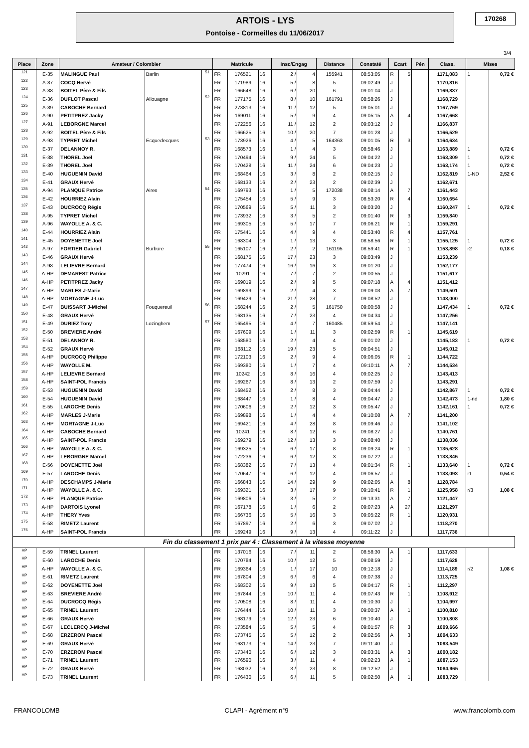ARTOIS - LYS
Pontoise - Cormeilles du 11/06/2017
170268
3/4
| Place | Zone | Amateur / Colombier | | | Matricule | | | Insc/Engag | | Distance | Constaté | Ecart | | Pén | Class. | Mises | |
| --- | --- | --- | --- | --- | --- | --- | --- | --- | --- | --- | --- | --- | --- | --- | --- | --- | --- |
| 121 | E-35 | MALINGUE Paul | Barlin | 51 | FR | 176521 | 16 | 2 / | 4 | 155941 | 08:53:05 | R | 5 | | 1171,083 | 1 | 0,72 € |
| 122 | A-87 | COCQ Hervé | | | FR | 171989 | 16 | 5 / | 8 | 5 | 09:02:49 | J | | | 1170,816 | | |
| 123 | A-88 | BOITEL Père & Fils | | | FR | 166648 | 16 | 6 / | 20 | 6 | 09:01:04 | J | | | 1169,837 | | |
| 124 | E-36 | DUFLOT Pascal | Allouagne | 52 | FR | 177175 | 16 | 8 / | 10 | 161791 | 08:58:26 | J | | | 1168,729 | | |
| 125 | A-89 | CABOCHE Bernard | | | FR | 273813 | 16 | 11 / | 12 | 5 | 09:05:01 | J | | | 1167,769 | | |
| 126 | A-90 | PETITPREZ Jacky | | | FR | 169011 | 16 | 5 / | 9 | 4 | 09:05:15 | A | 4 | | 1167,668 | | |
| 127 | A-91 | LEBORGNE Marcel | | | FR | 172256 | 16 | 11 / | 12 | 2 | 09:03:12 | J | | | 1166,837 | | |
| 128 | A-92 | BOITEL Père & Fils | | | FR | 166625 | 16 | 10 / | 20 | 7 | 09:01:28 | J | | | 1166,529 | | |
| 129 | A-93 | TYPRET Michel | Ecquedecques | 53 | FR | 173926 | 16 | 4 / | 5 | 164363 | 09:01:05 | R | 3 | | 1164,634 | | |
| 130 | E-37 | DELANNOY R. | | | FR | 168573 | 16 | 1 / | 4 | 3 | 08:58:46 | J | | | 1163,889 | 1 | 0,72 € |
| 131 | E-38 | THOREL Joël | | | FR | 170494 | 16 | 9 / | 24 | 5 | 09:04:22 | J | | | 1163,309 | 1 | 0,72 € |
| 132 | E-39 | THOREL Joël | | | FR | 170428 | 16 | 11 / | 24 | 6 | 09:04:23 | J | | | 1163,174 | 1 | 0,72 € |
| 133 | E-40 | HUGUENIN David | | | FR | 168464 | 16 | 3 / | 8 | 2 | 09:02:15 | J | | | 1162,819 | 1-ND | 2,52 € |
| 134 | E-41 | GRAUX Hervé | | | FR | 168133 | 16 | 2 / | 23 | 2 | 09:02:39 | J | | | 1162,671 | | |
| 135 | A-94 | PLANQUE Patrice | Aires | 54 | FR | 169793 | 16 | 1 / | 5 | 172038 | 09:08:14 | A | 7 | | 1161,443 | | |
| 136 | E-42 | HOURRIEZ Alain | | | FR | 175454 | 16 | 5 / | 9 | 3 | 08:53:20 | R | 4 | | 1160,654 | | |
| 137 | E-43 | DUCROCQ Régis | | | FR | 170569 | 16 | 5 / | 11 | 3 | 09:03:20 | J | | | 1160,247 | 1 | 0,72 € |
| 138 | A-95 | TYPRET Michel | | | FR | 173932 | 16 | 3 / | 5 | 2 | 09:01:40 | R | 3 | | 1159,840 | | |
| 139 | A-96 | WAYOLLE A. & C. | | | FR | 169305 | 16 | 5 / | 17 | 7 | 09:06:21 | R | 1 | | 1159,291 | | |
| 140 | E-44 | HOURRIEZ Alain | | | FR | 175441 | 16 | 4 / | 9 | 4 | 08:53:40 | R | 4 | | 1157,761 | | |
| 141 | E-45 | DOYENETTE Joël | | | FR | 168304 | 16 | 1 / | 13 | 3 | 08:58:56 | R | 1 | | 1155,125 | 1 | 0,72 € |
| 142 | A-97 | FORTIER Gabriel | Burbure | 55 | FR | 165107 | 16 | 2 / | 2 | 161195 | 08:59:41 | R | 1 | | 1153,898 | r2 | 0,18 € |
| 143 | E-46 | GRAUX Hervé | | | FR | 168175 | 16 | 17 / | 23 | 3 | 09:03:49 | J | | | 1153,239 | | |
| 144 | A-98 | LELIEVRE Bernard | | | FR | 177474 | 16 | 16 / | 16 | 3 | 09:01:20 | J | | | 1152,177 | | |
| 145 | A-HP | DEMAREST Patrice | | | FR | 10291 | 16 | 7 / | 7 | 2 | 09:00:55 | J | | | 1151,617 | | |
| 146 | A-HP | PETITPREZ Jacky | | | FR | 169019 | 16 | 2 / | 9 | 5 | 09:07:18 | A | 4 | | 1151,412 | | |
| 147 | A-HP | MARLES J-Marie | | | FR | 169899 | 16 | 2 / | 4 | 3 | 09:09:03 | A | 7 | | 1149,501 | | |
| 148 | A-HP | MORTAGNE J-Luc | | | FR | 169429 | 16 | 21 / | 28 | 7 | 09:08:52 | J | | | 1148,000 | | |
| 149 | E-47 | BUISSART J-Michel | Fouquereuil | 56 | FR | 168244 | 16 | 2 / | 5 | 161750 | 09:00:58 | J | | | 1147,434 | 1 | 0,72 € |
| 150 | E-48 | GRAUX Hervé | | | FR | 168135 | 16 | 7 / | 23 | 4 | 09:04:34 | J | | | 1147,256 | | |
| 151 | E-49 | DURIEZ Tony | Lozinghem | 57 | FR | 165495 | 16 | 4 / | 7 | 160485 | 08:59:54 | J | | | 1147,141 | | |
| 152 | E-50 | BREVIERE André | | | FR | 167609 | 16 | 1 / | 11 | 3 | 09:02:59 | R | 1 | | 1145,619 | | |
| 153 | E-51 | DELANNOY R. | | | FR | 168580 | 16 | 2 / | 4 | 4 | 09:01:02 | J | | | 1145,183 | 1 | 0,72 € |
| 154 | E-52 | GRAUX Hervé | | | FR | 168112 | 16 | 19 / | 23 | 5 | 09:04:51 | J | | | 1145,012 | | |
| 155 | A-HP | DUCROCQ Philippe | | | FR | 172103 | 16 | 2 / | 9 | 4 | 09:06:05 | R | 1 | | 1144,722 | | |
| 156 | A-HP | WAYOLLE M. | | | FR | 169380 | 16 | 1 / | 7 | 4 | 09:10:11 | A | 7 | | 1144,534 | | |
| 157 | A-HP | LELIEVRE Bernard | | | FR | 10242 | 16 | 8 / | 16 | 4 | 09:02:25 | J | | | 1143,413 | | |
| 158 | A-HP | SAINT-POL Francis | | | FR | 169267 | 16 | 8 / | 13 | 2 | 09:07:59 | J | | | 1143,291 | | |
| 159 | E-53 | HUGUENIN David | | | FR | 168452 | 16 | 2 / | 8 | 3 | 09:04:44 | J | | | 1142,867 | 1 | 0,72 € |
| 160 | E-54 | HUGUENIN David | | | FR | 168447 | 16 | 1 / | 8 | 4 | 09:04:47 | J | | | 1142,473 | 1-nd | 1,80 € |
| 161 | E-55 | LAROCHE Denis | | | FR | 170606 | 16 | 2 / | 12 | 3 | 09:05:47 | J | | | 1142,161 | 1 | 0,72 € |
| 162 | A-HP | MARLES J-Marie | | | FR | 169898 | 16 | 1 / | 4 | 4 | 09:10:08 | A | 7 | | 1141,200 | | |
| 163 | A-HP | MORTAGNE J-Luc | | | FR | 169421 | 16 | 4 / | 28 | 8 | 09:09:46 | J | | | 1141,102 | | |
| 164 | A-HP | CABOCHE Bernard | | | FR | 10241 | 16 | 8 / | 12 | 6 | 09:08:27 | J | | | 1140,761 | | |
| 165 | A-HP | SAINT-POL Francis | | | FR | 169279 | 16 | 12 / | 13 | 3 | 09:08:40 | J | | | 1138,036 | | |
| 166 | A-HP | WAYOLLE A. & C. | | | FR | 169325 | 16 | 6 / | 17 | 8 | 09:09:24 | R | 1 | | 1135,628 | | |
| 167 | A-HP | LEBORGNE Marcel | | | FR | 172236 | 16 | 6 / | 12 | 3 | 09:07:22 | J | | | 1133,845 | | |
| 168 | E-56 | DOYENETTE Joël | | | FR | 168382 | 16 | 7 / | 13 | 4 | 09:01:34 | R | 1 | | 1133,640 | 1 | 0,72 € |
| 169 | E-57 | LAROCHE Denis | | | FR | 170647 | 16 | 6 / | 12 | 4 | 09:06:57 | J | | | 1133,093 | r1 | 0,54 € |
| 170 | A-HP | DESCHAMPS J-Marie | | | FR | 166843 | 16 | 14 / | 29 | 9 | 09:02:05 | A | 8 | | 1128,784 | | |
| 171 | A-HP | WAYOLLE A. & C. | | | FR | 169321 | 16 | 3 / | 17 | 9 | 09:10:41 | R | 1 | | 1125,958 | r/3 | 1,08 € |
| 172 | A-HP | PLANQUE Patrice | | | FR | 169806 | 16 | 3 / | 5 | 2 | 09:13:31 | A | 7 | | 1121,447 | | |
| 173 | A-HP | DARTOIS Lyonel | | | FR | 167178 | 16 | 1 / | 6 | 2 | 09:07:23 | A | 27 | | 1121,297 | | |
| 174 | A-HP | THERY Yves | | | FR | 166736 | 16 | 5 / | 16 | 3 | 09:05:22 | R | 1 | | 1120,931 | | |
| 175 | E-58 | RIMETZ Laurent | | | FR | 167897 | 16 | 2 / | 6 | 3 | 09:07:02 | J | | | 1118,270 | | |
| 176 | A-HP | SAINT-POL Francis | | | FR | 169249 | 16 | 9 / | 13 | 4 | 09:11:22 | J | | | 1117,736 | | |
| Fin du classement 1 prix par 4 : Classement à la vitesse moyenne | | | | | | | | | | | | | | | | | |
| HP | E-59 | TRINEL Laurent | | | FR | 137016 | 16 | 7 / | 11 | 2 | 08:58:30 | A | 1 | | 1117,633 | | |
| HP | E-60 | LAROCHE Denis | | | FR | 170784 | 16 | 10 / | 12 | 5 | 09:08:59 | J | | | 1117,628 | | |
| HP | A-HP | WAYOLLE A. & C. | | | FR | 169364 | 16 | 1 / | 17 | 10 | 09:12:18 | J | | | 1114,189 | r/2 | 1,08 € |
| HP | E-61 | RIMETZ Laurent | | | FR | 167804 | 16 | 6 / | 6 | 4 | 09:07:38 | J | | | 1113,725 | | |
| HP | E-62 | DOYENETTE Joël | | | FR | 168302 | 16 | 9 / | 13 | 5 | 09:04:17 | R | 1 | | 1112,297 | | |
| HP | E-63 | BREVIERE André | | | FR | 167844 | 16 | 10 / | 11 | 4 | 09:07:43 | R | 1 | | 1108,912 | | |
| HP | E-64 | DUCROCQ Régis | | | FR | 170508 | 16 | 8 / | 11 | 4 | 09:10:30 | J | | | 1104,997 | | |
| HP | E-65 | TRINEL Laurent | | | FR | 176444 | 16 | 10 / | 11 | 3 | 09:00:37 | A | 1 | | 1100,810 | | |
| HP | E-66 | GRAUX Hervé | | | FR | 168179 | 16 | 12 / | 23 | 6 | 09:10:40 | J | | | 1100,808 | | |
| HP | E-67 | LECLERCQ J-Michel | | | FR | 173584 | 16 | 5 / | 5 | 4 | 09:01:57 | R | 3 | | 1099,666 | | |
| HP | E-68 | ERZEROM Pascal | | | FR | 173745 | 16 | 5 / | 12 | 2 | 09:02:56 | A | 3 | | 1094,633 | | |
| HP | E-69 | GRAUX Hervé | | | FR | 168173 | 16 | 14 / | 23 | 7 | 09:11:40 | J | | | 1093,549 | | |
| HP | E-70 | ERZEROM Pascal | | | FR | 173440 | 16 | 6 / | 12 | 3 | 09:03:31 | A | 3 | | 1090,182 | | |
| HP | E-71 | TRINEL Laurent | | | FR | 176590 | 16 | 3 / | 11 | 4 | 09:02:23 | A | 1 | | 1087,153 | | |
| HP | E-72 | GRAUX Hervé | | | FR | 168032 | 16 | 3 / | 23 | 8 | 09:12:52 | J | | | 1084,965 | | |
| HP | E-73 | TRINEL Laurent | | | FR | 176430 | 16 | 6 / | 11 | 5 | 09:02:50 | A | 1 | | 1083,729 | | |
FRANCOLOMB CLAPI - Agrément n°9 www.francolomb.com